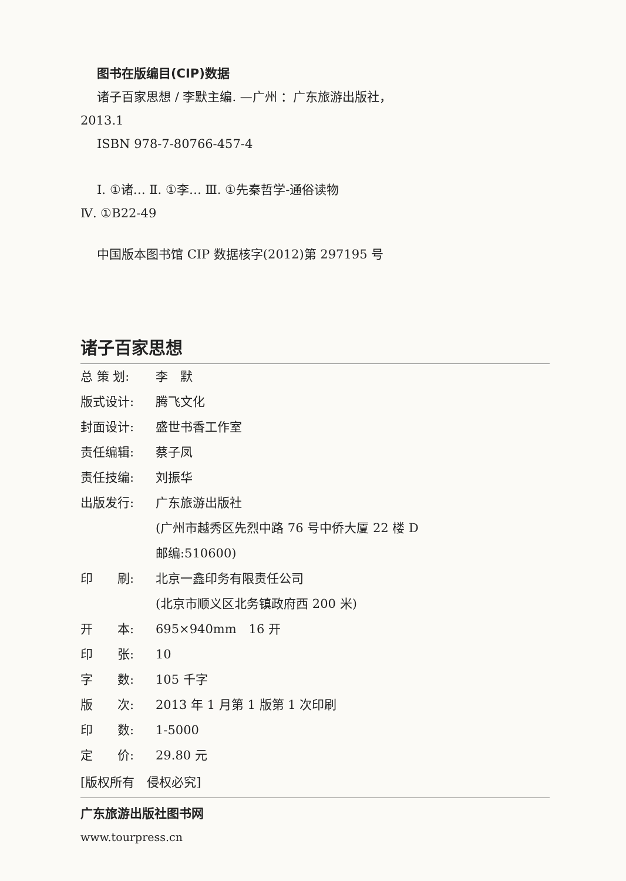图书在版编目(CIP)数据
诸子百家思想 / 李默主编. —广州 ：广东旅游出版社，
2013.1
ISBN 978-7-80766-457-4
Ⅰ. ①诸… Ⅱ. ①李… Ⅲ. ①先秦哲学-通俗读物
Ⅳ. ①B22-49
中国版本图书馆 CIP 数据核字(2012)第 297195 号
诸子百家思想
总 策 划: 李　默
版式设计: 腾飞文化
封面设计: 盛世书香工作室
责任编辑: 蔡子凤
责任技编: 刘振华
出版发行: 广东旅游出版社
(广州市越秀区先烈中路 76 号中侨大厦 22 楼 D
邮编:510600)
印　　刷: 北京一鑫印务有限责任公司
(北京市顺义区北务镇政府西 200 米)
开　　本: 695×940mm　16 开
印　　张: 10
字　　数: 105 千字
版　　次: 2013 年 1 月第 1 版第 1 次印刷
印　　数: 1-5000
定　　价: 29.80 元
[版权所有　侵权必究]
广东旅游出版社图书网
www.tourpress.cn